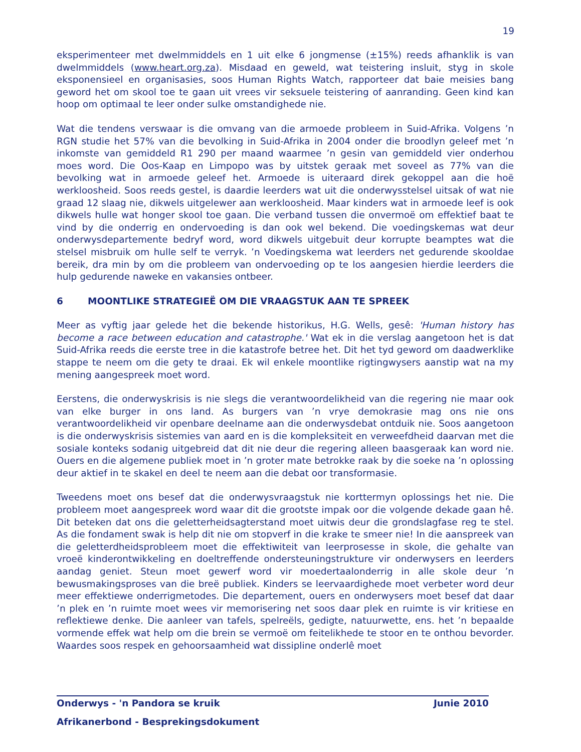19
eksperimenteer met dwelmmiddels en 1 uit elke 6 jongmense (±15%) reeds afhanklik is van dwelmmiddels (www.heart.org.za). Misdaad en geweld, wat teistering insluit, styg in skole eksponensieel en organisasies, soos Human Rights Watch, rapporteer dat baie meisies bang geword het om skool toe te gaan uit vrees vir seksuele teistering of aanranding. Geen kind kan hoop om optimaal te leer onder sulke omstandighede nie.
Wat die tendens verswaar is die omvang van die armoede probleem in Suid-Afrika. Volgens ’n RGN studie het 57% van die bevolking in Suid-Afrika in 2004 onder die broodlyn geleef met ’n inkomste van gemiddeld R1 290 per maand waarmee ’n gesin van gemiddeld vier onderhou moes word. Die Oos-Kaap en Limpopo was by uitstek geraak met soveel as 77% van die bevolking wat in armoede geleef het. Armoede is uiteraard direk gekoppel aan die hoë werkloosheid. Soos reeds gestel, is daardie leerders wat uit die onderwysstelsel uitsak of wat nie graad 12 slaag nie, dikwels uitgelewer aan werkloosheid. Maar kinders wat in armoede leef is ook dikwels hulle wat honger skool toe gaan. Die verband tussen die onvermoë om effektief baat te vind by die onderrig en ondervoeding is dan ook wel bekend. Die voedingskemas wat deur onderwysdepartemente bedryf word, word dikwels uitgebuit deur korrupte beamptes wat die stelsel misbruik om hulle self te verryk. ’n Voedingskema wat leerders net gedurende skooldae bereik, dra min by om die probleem van ondervoeding op te los aangesien hierdie leerders die hulp gedurende naweke en vakansies ontbeer.
6 MOONTLIKE STRATEGIEË OM DIE VRAAGSTUK AAN TE SPREEK
Meer as vyftig jaar gelede het die bekende historikus, H.G. Wells, gesê: 'Human history has become a race between education and catastrophe.' Wat ek in die verslag aangetoon het is dat Suid-Afrika reeds die eerste tree in die katastrofe betree het. Dit het tyd geword om daadwerklike stappe te neem om die gety te draai. Ek wil enkele moontlike rigtingwysers aanstip wat na my mening aangespreek moet word.
Eerstens, die onderwyskrisis is nie slegs die verantwoordelikheid van die regering nie maar ook van elke burger in ons land. As burgers van ’n vrye demokrasie mag ons nie ons verantwoordelikheid vir openbare deelname aan die onderwysdebat ontduik nie. Soos aangetoon is die onderwyskrisis sistemies van aard en is die kompleksiteit en verweefdheid daarvan met die sosiale konteks sodanig uitgebreid dat dit nie deur die regering alleen baasgeraak kan word nie. Ouers en die algemene publiek moet in ’n groter mate betrokke raak by die soeke na ’n oplossing deur aktief in te skakel en deel te neem aan die debat oor transformasie.
Tweedens moet ons besef dat die onderwysvraagstuk nie korttermyn oplossings het nie. Die probleem moet aangespreek word waar dit die grootste impak oor die volgende dekade gaan hê. Dit beteken dat ons die geletterheidsagterstand moet uitwis deur die grondslagfase reg te stel. As die fondament swak is help dit nie om stopverf in die krake te smeer nie! In die aanspreek van die geletterdheidsprobleem moet die effektiwiteit van leerprosesse in skole, die gehalte van vroeë kinderontwikkeling en doeltreffende ondersteuningstrukture vir onderwysers en leerders aandag geniet. Steun moet gewerf word vir moedertaalonderrig in alle skole deur ’n bewusmakingsproses van die breë publiek. Kinders se leervaardighede moet verbeter word deur meer effektiewe onderrigmetodes. Die departement, ouers en onderwysers moet besef dat daar ’n plek en ’n ruimte moet wees vir memorisering net soos daar plek en ruimte is vir kritiese en reflektiewe denke. Die aanleer van tafels, spelreëls, gedigte, natuurwette, ens. het ’n bepaalde vormende effek wat help om die brein se vermoë om feitelikhede te stoor en te onthou bevorder. Waardes soos respek en gehoorsaamheid wat dissipline onderlê moet
Onderwys - 'n Pandora se kruik Junie 2010
Afrikanerbond - Besprekingsdokument